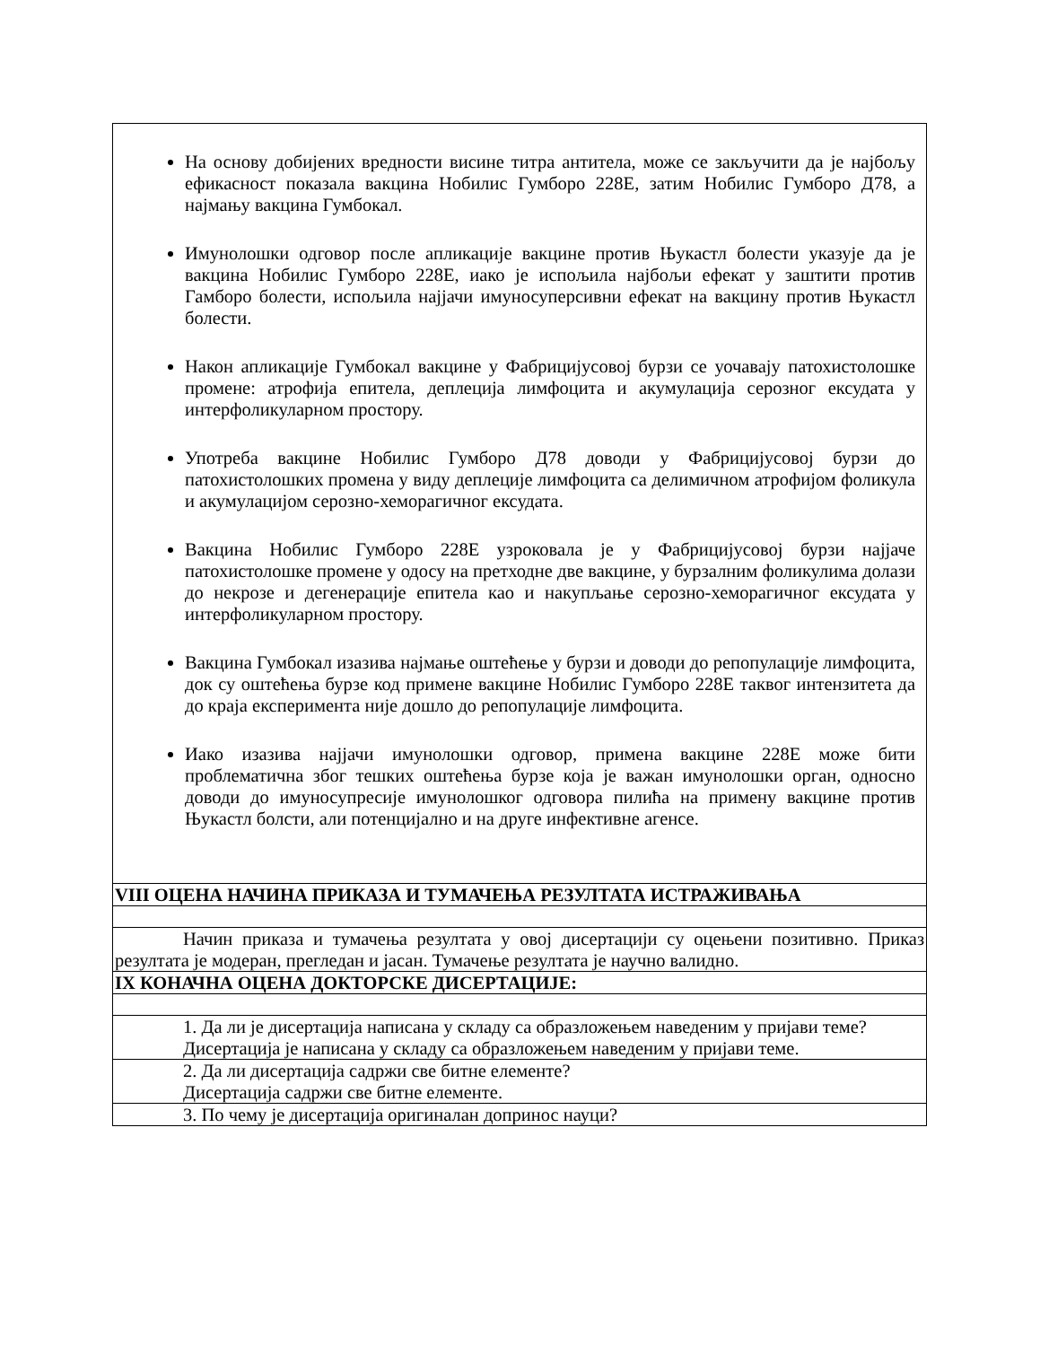| На основу добијених вредности висине титра антитела, може се закључити да је најбољу ефикасност показала вакцина Нобилис Гумборо 228Е, затим Нобилис Гумборо Д78, а најмању вакцина Гумбокал. Имунолошки одговор после апликације вакцине против Њукастл болести указује да је вакцина Нобилис Гумборо 228Е, иако је испољила најбољи ефекат у заштити против Гамборо болести, испољила најјачи имуносуперсивни ефекат на вакцину против Њукастл болести. Након апликације Гумбокал вакцине у Фабрицијусовој бурзи се уочавају патохистолошке промене: атрофија епитела, деплеција лимфоцита и акумулација серозног ексудата у интерфоликуларном простору. Употреба вакцине Нобилис Гумборо Д78 доводи у Фабрицијусовој бурзи до патохистолошких промена у виду деплеције лимфоцита са делимичном атрофијом фоликула и акумулацијом серозно-хеморагичног ексудата. Вакцина Нобилис Гумборо 228Е узроковала је у Фабрицијусовој бурзи најјаче патохистолошке промене у одосу на претходне две вакцине, у бурзалним фоликулима долази до некрозе и дегенерације епитела као и накупљање серозно-хеморагичног ексудата у интерфоликуларном простору. Вакцина Гумбокал изазива најмање оштећење у бурзи и доводи до репопулације лимфоцита, док су оштећења бурзе код примене вакцине Нобилис Гумборо 228Е таквог интензитета да до краја експеримента није дошло до репопулације лимфоцита. Иако изазива најјачи имунолошки одговор, примена вакцине 228Е може бити проблематична због тешких оштећења бурзе која је важан имунолошки орган, односно доводи до имуносупресије имунолошког одговора пилића на примену вакцине против Њукастл болсти, али потенцијално и на друге инфективне агенсе. |
| VIII ОЦЕНА НАЧИНА ПРИКАЗА И ТУМАЧЕЊА РЕЗУЛТАТА ИСТРАЖИВАЊА |
| Начин приказа и тумачења резултата у овој дисертацији су оцењени позитивно. Приказ резултата је модеран, прегледан и јасан. Тумачење резултата је научно валидно. |
| IX КОНАЧНА ОЦЕНА ДОКТОРСКЕ ДИСЕРТАЦИЈЕ: |
| 1. Да ли је дисертација написана у складу са образложењем наведеним у пријави теме? Дисертација је написана у складу са образложењем наведеним у пријави теме. |
| 2. Да ли дисертација садржи све битне елементе? Дисертација садржи све битне елементе. |
| 3. По чему је дисертација оригиналан допринос науци? |